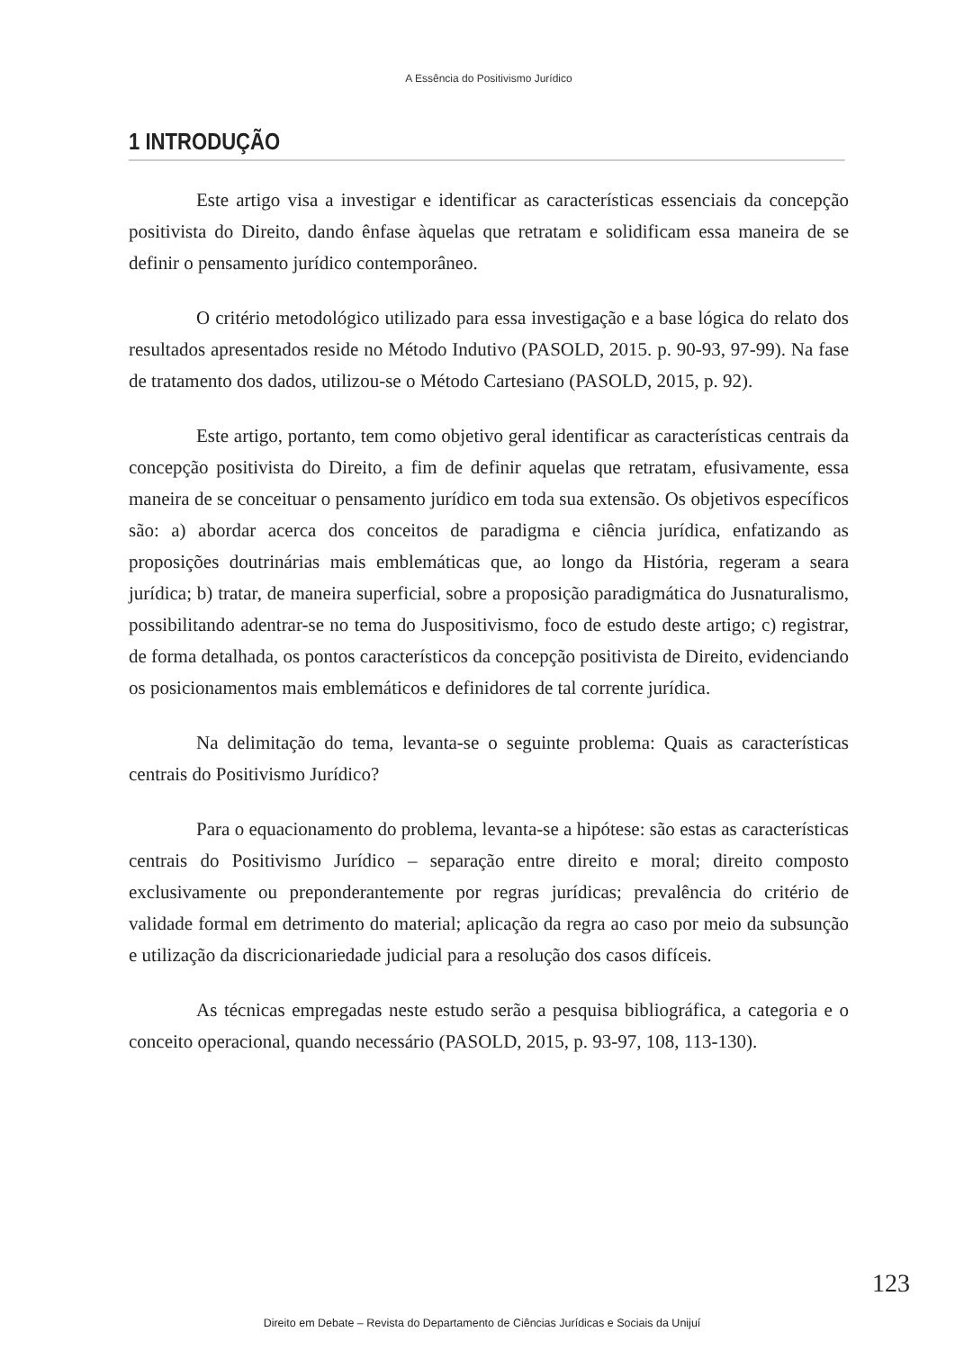A Essência do Positivismo Jurídico
1 INTRODUÇÃO
Este artigo visa a investigar e identificar as características essenciais da concepção positivista do Direito, dando ênfase àquelas que retratam e solidificam essa maneira de se definir o pensamento jurídico contemporâneo.
O critério metodológico utilizado para essa investigação e a base lógica do relato dos resultados apresentados reside no Método Indutivo (PASOLD, 2015. p. 90-93, 97-99). Na fase de tratamento dos dados, utilizou-se o Método Cartesiano (PASOLD, 2015, p. 92).
Este artigo, portanto, tem como objetivo geral identificar as características centrais da concepção positivista do Direito, a fim de definir aquelas que retratam, efusivamente, essa maneira de se conceituar o pensamento jurídico em toda sua extensão. Os objetivos específicos são: a) abordar acerca dos conceitos de paradigma e ciência jurídica, enfatizando as proposições doutrinárias mais emblemáticas que, ao longo da História, regeram a seara jurídica; b) tratar, de maneira superficial, sobre a proposição paradigmática do Jusnaturalismo, possibilitando adentrar-se no tema do Juspositivismo, foco de estudo deste artigo; c) registrar, de forma detalhada, os pontos característicos da concepção positivista de Direito, evidenciando os posicionamentos mais emblemáticos e definidores de tal corrente jurídica.
Na delimitação do tema, levanta-se o seguinte problema: Quais as características centrais do Positivismo Jurídico?
Para o equacionamento do problema, levanta-se a hipótese: são estas as características centrais do Positivismo Jurídico – separação entre direito e moral; direito composto exclusivamente ou preponderantemente por regras jurídicas; prevalência do critério de validade formal em detrimento do material; aplicação da regra ao caso por meio da subsunção e utilização da discricionariedade judicial para a resolução dos casos difíceis.
As técnicas empregadas neste estudo serão a pesquisa bibliográfica, a categoria e o conceito operacional, quando necessário (PASOLD, 2015, p. 93-97, 108, 113-130).
123
Direito em Debate – Revista do Departamento de Ciências Jurídicas e Sociais da Unijuí